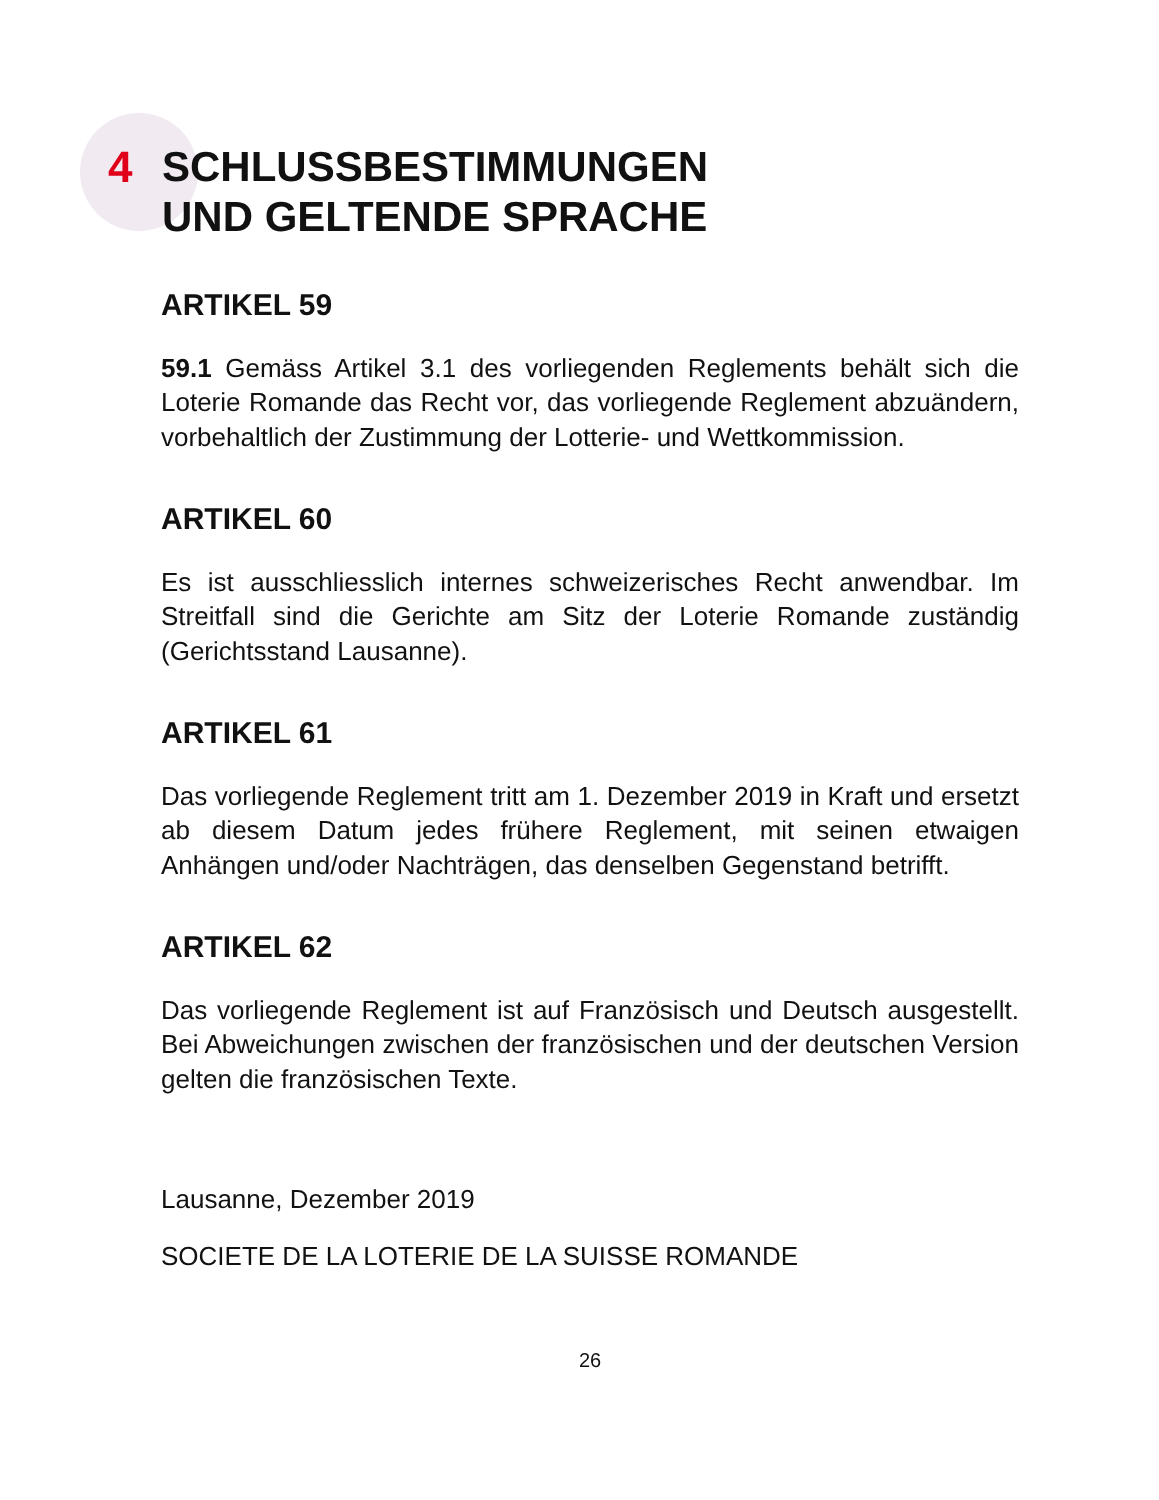4
SCHLUSSBESTIMMUNGEN
UND GELTENDE SPRACHE
ARTIKEL 59
59.1 Gemäss Artikel 3.1 des vorliegenden Reglements behält sich die Loterie Romande das Recht vor, das vorliegende Reglement abzuändern, vorbehaltlich der Zustimmung der Lotterie- und Wettkommission.
ARTIKEL 60
Es ist ausschliesslich internes schweizerisches Recht anwendbar. Im Streitfall sind die Gerichte am Sitz der Loterie Romande zuständig (Gerichtsstand Lausanne).
ARTIKEL 61
Das vorliegende Reglement tritt am 1. Dezember 2019 in Kraft und ersetzt ab diesem Datum jedes frühere Reglement, mit seinen etwaigen Anhängen und/oder Nachträgen, das denselben Gegenstand betrifft.
ARTIKEL 62
Das vorliegende Reglement ist auf Französisch und Deutsch ausgestellt. Bei Abweichungen zwischen der französischen und der deutschen Version gelten die französischen Texte.
Lausanne, Dezember 2019
SOCIETE DE LA LOTERIE DE LA SUISSE ROMANDE
26